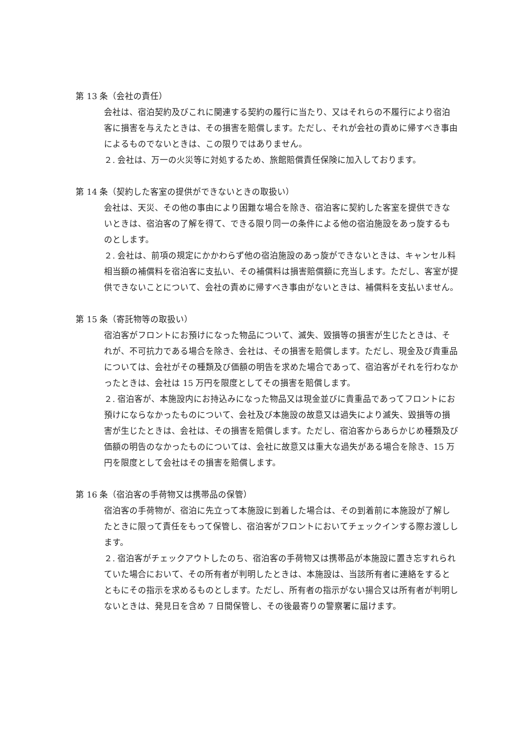第 13 条（会社の責任）
会社は、宿泊契約及びこれに関連する契約の履行に当たり、又はそれらの不履行により宿泊客に損害を与えたときは、その損害を賠償します。ただし、それが会社の責めに帰すべき事由によるものでないときは、この限りではありません。
２. 会社は、万一の火災等に対処するため、旅館賠償責任保険に加入しております。
第 14 条（契約した客室の提供ができないときの取扱い）
会社は、天災、その他の事由により困難な場合を除き、宿泊客に契約した客室を提供できないときは、宿泊客の了解を得て、できる限り同一の条件による他の宿泊施設をあっ旋するものとします。
２. 会社は、前項の規定にかかわらず他の宿泊施設のあっ旋ができないときは、キャンセル料相当額の補償料を宿泊客に支払い、その補償料は損害賠償額に充当します。ただし、客室が提供できないことについて、会社の責めに帰すべき事由がないときは、補償料を支払いません。
第 15 条（寄託物等の取扱い）
宿泊客がフロントにお預けになった物品について、滅失、毀損等の損害が生じたときは、それが、不可抗力である場合を除き、会社は、その損害を賠償します。ただし、現金及び貴重品については、会社がその種類及び価額の明告を求めた場合であって、宿泊客がそれを行わなかったときは、会社は 15 万円を限度としてその損害を賠償します。
２. 宿泊客が、本施設内にお持込みになった物品又は現金並びに貴重品であってフロントにお預けにならなかったものについて、会社及び本施設の故意又は過失により滅失、毀損等の損害が生じたときは、会社は、その損害を賠償します。ただし、宿泊客からあらかじめ種類及び価額の明告のなかったものについては、会社に故意又は重大な過失がある場合を除き、15 万円を限度として会社はその損害を賠償します。
第 16 条（宿泊客の手荷物又は携帯品の保管）
宿泊客の手荷物が、宿泊に先立って本施設に到着した場合は、その到着前に本施設が了解したときに限って責任をもって保管し、宿泊客がフロントにおいてチェックインする際お渡しします。
２. 宿泊客がチェックアウトしたのち、宿泊客の手荷物又は携帯品が本施設に置き忘すれられていた場合において、その所有者が判明したときは、本施設は、当該所有者に連絡をするとともにその指示を求めるものとします。ただし、所有者の指示がない揚合又は所有者が判明しないときは、発見日を含め 7 日間保管し、その後最寄りの警察署に届けます。